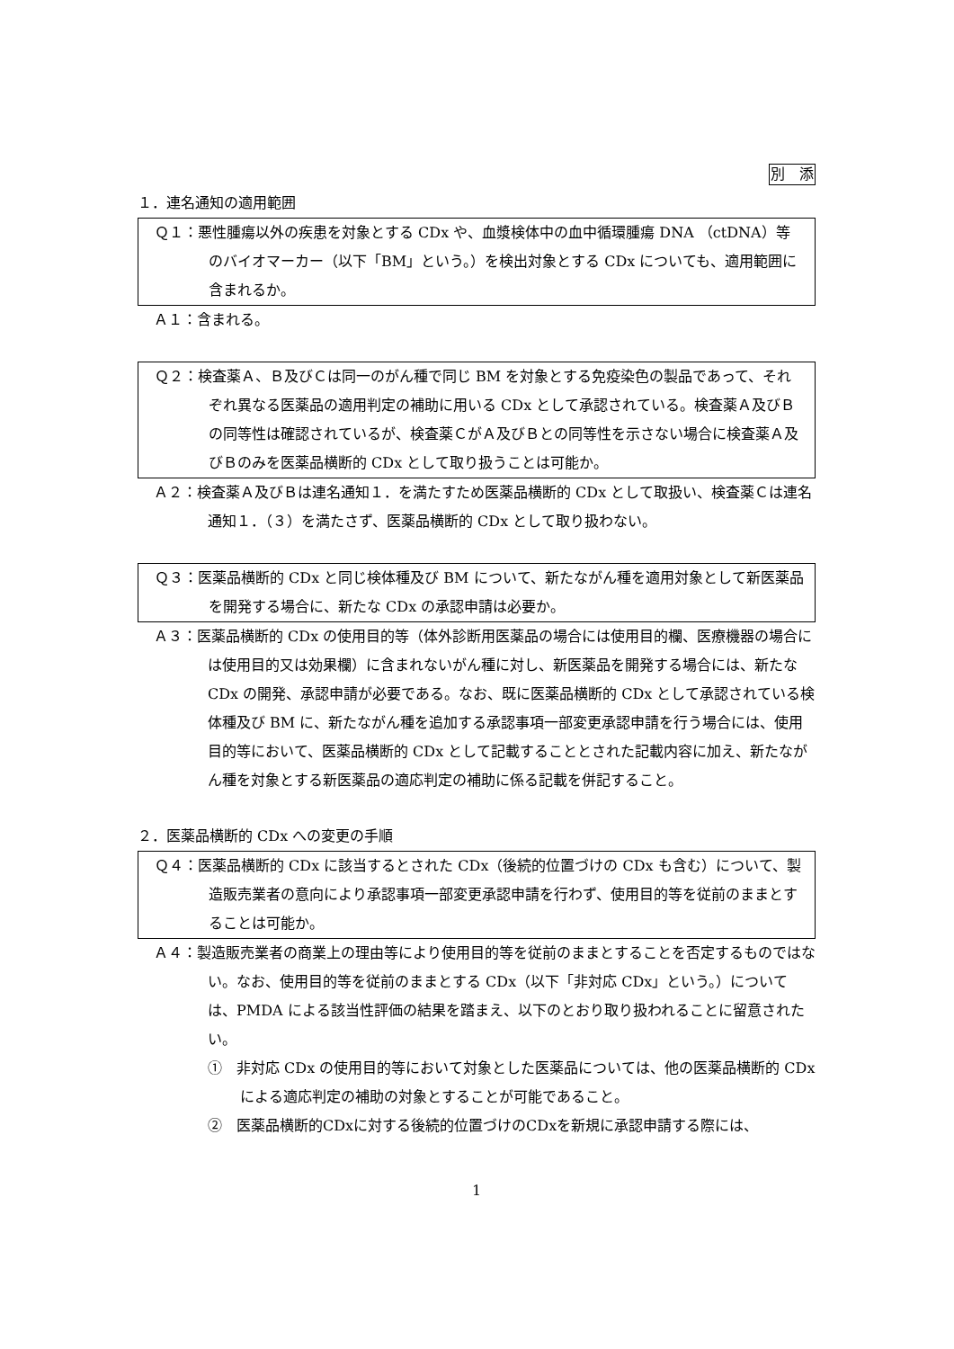別　添
１．連名通知の適用範囲
Ｑ１：悪性腫瘍以外の疾患を対象とする CDx や、血漿検体中の血中循環腫瘍 DNA （ctDNA）等のバイオマーカー（以下「BM」という。）を検出対象とする CDx についても、適用範囲に含まれるか。
Ａ１：含まれる。
Ｑ２：検査薬Ａ、Ｂ及びＣは同一のがん種で同じ BM を対象とする免疫染色の製品であって、それぞれ異なる医薬品の適用判定の補助に用いる CDx として承認されている。検査薬Ａ及びＢの同等性は確認されているが、検査薬ＣがＡ及びＢとの同等性を示さない場合に検査薬Ａ及びＢのみを医薬品横断的 CDx として取り扱うことは可能か。
Ａ２：検査薬Ａ及びＢは連名通知１．を満たすため医薬品横断的 CDx として取扱い、検査薬Ｃは連名通知１．（３）を満たさず、医薬品横断的 CDx として取り扱わない。
Ｑ３：医薬品横断的 CDx と同じ検体種及び BM について、新たながん種を適用対象として新医薬品を開発する場合に、新たな CDx の承認申請は必要か。
Ａ３：医薬品横断的 CDx の使用目的等（体外診断用医薬品の場合には使用目的欄、医療機器の場合には使用目的又は効果欄）に含まれないがん種に対し、新医薬品を開発する場合には、新たな CDx の開発、承認申請が必要である。なお、既に医薬品横断的 CDx として承認されている検体種及び BM に、新たながん種を追加する承認事項一部変更承認申請を行う場合には、使用目的等において、医薬品横断的 CDx として記載することとされた記載内容に加え、新たながん種を対象とする新医薬品の適応判定の補助に係る記載を併記すること。
２．医薬品横断的 CDx への変更の手順
Ｑ４：医薬品横断的 CDx に該当するとされた CDx（後続的位置づけの CDx も含む）について、製造販売業者の意向により承認事項一部変更承認申請を行わず、使用目的等を従前のままとすることは可能か。
Ａ４：製造販売業者の商業上の理由等により使用目的等を従前のままとすることを否定するものではない。なお、使用目的等を従前のままとする CDx（以下「非対応 CDx」という。）については、PMDA による該当性評価の結果を踏まえ、以下のとおり取り扱われることに留意されたい。
①　非対応 CDx の使用目的等において対象とした医薬品については、他の医薬品横断的 CDx による適応判定の補助の対象とすることが可能であること。
②　医薬品横断的CDxに対する後続的位置づけのCDxを新規に承認申請する際には、
1